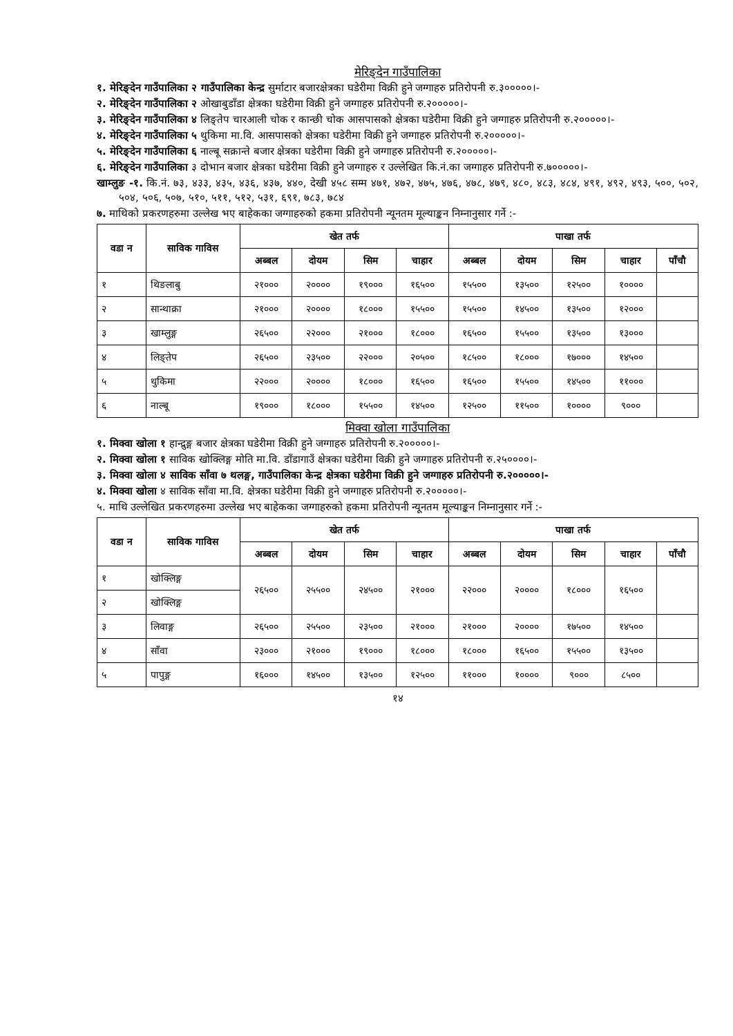मेरिङ्देन गाउँपालिका
१. मेरिङ्देन गाउँपालिका २ गाउँपालिका केन्द्र सुर्माटार बजारक्षेत्रका घडेरीमा विक्री हुने जग्गाहरु प्रतिरोपनी रु.३०००००।-
२. मेरिङ्देन गाउँपालिका २ ओखाबुडाँडा क्षेत्रका घडेरीमा विक्री हुने जग्गाहरु प्रतिरोपनी रु.२०००००।-
३. मेरिङ्देन गाउँपालिका ४ लिङ्तेप चारआली चोक र कान्छी चोक आसपासको क्षेत्रका घडेरीमा विक्री हुने जग्गाहरु प्रतिरोपनी रु.२०००००।-
४. मेरिङ्देन गाउँपालिका ५ थुकिमा मा.वि. आसपासको क्षेत्रका घडेरीमा विक्री हुने जग्गाहरु प्रतिरोपनी रु.२०००००।-
५. मेरिङ्देन गाउँपालिका ६ नाल्बू सक्रान्ते बजार क्षेत्रका घडेरीमा विक्री हुने जग्गाहरु प्रतिरोपनी रु.२०००००।-
६. मेरिङ्देन गाउँपालिका ३ दोभान बजार क्षेत्रका घडेरीमा विक्री हुने जग्गाहरु र उल्लेखित कि.नं.का जग्गाहरु प्रतिरोपनी रु.७०००००।-
खाम्लुङ -१. कि.नं. ७३, ४३३, ४३५, ४३६, ४३७, ४४०, देखी ४५८ सम्म ४७१, ४७२, ४७५, ४७६, ४७८, ४७९, ४८०, ४८३, ४८४, ४९१, ४९२, ४९३, ५००, ५०२, ५०४, ५०६, ५०७, ५१०, ५११, ५१२, ५३१, ६९१, ७८३, ७८४
७. माथिको प्रकरणहरुमा उल्लेख भए बाहेकका जग्गाहरुको हकमा प्रतिरोपनी न्यूनतम मूल्याङ्कन निम्नानुसार गर्ने :-
| वडा न | साविक गाविस | खेत तर्फ | | | | पाखा तर्फ | | | | |
| --- | --- | --- | --- | --- | --- | --- | --- | --- | --- | --- |
| | | अब्बल | दोयम | सिम | चाहार | अब्बल | दोयम | सिम | चाहार | पाँचौ |
| १ | थिङलाबु | २१००० | २०००० | १९००० | १६५०० | १५५०० | १३५०० | १२५०० | १०००० | |
| २ | सान्थाक्रा | २१००० | २०००० | १८००० | १५५०० | १५५०० | १४५०० | १३५०० | १२००० | |
| ३ | खाम्लुङ्ग | २६५०० | २२००० | २१००० | १८००० | १६५०० | १५५०० | १३५०० | १३००० | |
| ४ | लिङ्तेप | २६५०० | २३५०० | २२००० | २०५०० | १८५०० | १८००० | १७००० | १४५०० | |
| ५ | थुकिमा | २२००० | २०००० | १८००० | १६५०० | १६५०० | १५५०० | १४५०० | ११००० | |
| ६ | नाल्बू | १९००० | १८००० | १५५०० | १४५०० | १२५०० | ११५०० | १०००० | ९००० | |
मिक्वा खोला गाउँपालिका
१. मिक्वा खोला १ हान्द्रुङ्ग बजार क्षेत्रका घडेरीमा विक्री हुने जग्गाहरु प्रतिरोपनी रु.२०००००।-
२. मिक्वा खोला १ साविक खोक्लिङ्ग मोति मा.वि. डाँडागाउँ क्षेत्रका घडेरीमा विक्री हुने जग्गाहरु प्रतिरोपनी रु.२५००००।-
३. मिक्वा खोला ४ साविक साँवा ७ थलङ्ग, गाउँपालिका केन्द्र क्षेत्रका घडेरीमा विक्री हुने जग्गाहरु प्रतिरोपनी रु.२०००००।-
४. मिक्वा खोला ४ साविक साँवा मा.वि. क्षेत्रका घडेरीमा विक्री हुने जग्गाहरु प्रतिरोपनी रु.२०००००।-
५. माथि उल्लेखित प्रकरणहरुमा उल्लेख भए बाहेकका जग्गाहरुको हकमा प्रतिरोपनी न्यूनतम मूल्याङ्कन निम्नानुसार गर्ने :-
| वडा न | साविक गाविस | खेत तर्फ | | | | पाखा तर्फ | | | | |
| --- | --- | --- | --- | --- | --- | --- | --- | --- | --- | --- |
| | | अब्बल | दोयम | सिम | चाहार | अब्बल | दोयम | सिम | चाहार | पाँचौ |
| १ | खोक्लिङ्ग | २६५०० | २५५०० | २४५०० | २१००० | २२००० | २०००० | १८००० | १६५०० | |
| २ | खोक्लिङ्ग | | | | | | | | | |
| ३ | लिवाङ्ग | २६५०० | २५५०० | २३५०० | २१००० | २१००० | २०००० | १७५०० | १४५०० | |
| ४ | साँवा | २३००० | २१००० | १९००० | १८००० | १८००० | १६५०० | १५५०० | १३५०० | |
| ५ | पापुङ्ग | १६००० | १४५०० | १३५०० | १२५०० | ११००० | १०००० | ९००० | ८५०० | |
१४